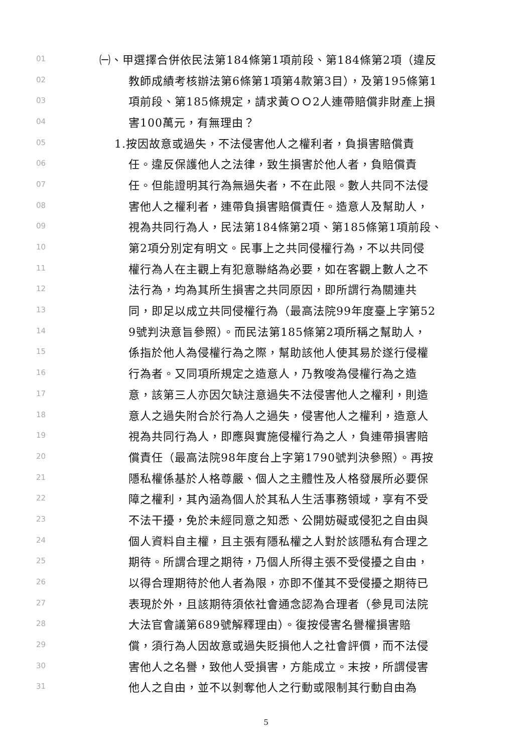01 ㈠、甲選擇合併依民法第184條第1項前段、第184條第2項（違反
02 教師成績考核辦法第6條第1項第4款第3目），及第195條第1
03 項前段、第185條規定，請求黃ＯＯ2人連帶賠償非財產上損
04 害100萬元，有無理由？
05 1.按因故意或過失，不法侵害他人之權利者，負損害賠償責
06 任。違反保護他人之法律，致生損害於他人者，負賠償責
07 任。但能證明其行為無過失者，不在此限。數人共同不法侵
08 害他人之權利者，連帶負損害賠償責任。造意人及幫助人，
09 視為共同行為人，民法第184條第2項、第185條第1項前段、
10 第2項分別定有明文。民事上之共同侵權行為，不以共同侵
11 權行為人在主觀上有犯意聯絡為必要，如在客觀上數人之不
12 法行為，均為其所生損害之共同原因，即所謂行為關連共
13 同，即足以成立共同侵權行為（最高法院99年度臺上字第52
14 9號判決意旨參照）。而民法第185條第2項所稱之幫助人，
15 係指於他人為侵權行為之際，幫助該他人使其易於遂行侵權
16 行為者。又同項所規定之造意人，乃教唆為侵權行為之造
17 意，該第三人亦因欠缺注意過失不法侵害他人之權利，則造
18 意人之過失附合於行為人之過失，侵害他人之權利，造意人
19 視為共同行為人，即應與實施侵權行為之人，負連帶損害賠
20 償責任（最高法院98年度台上字第1790號判決參照）。再按
21 隱私權係基於人格尊嚴、個人之主體性及人格發展所必要保
22 障之權利，其內涵為個人於其私人生活事務領域，享有不受
23 不法干擾，免於未經同意之知悉、公開妨礙或侵犯之自由與
24 個人資料自主權，且主張有隱私權之人對於該隱私有合理之
25 期待。所謂合理之期待，乃個人所得主張不受侵擾之自由，
26 以得合理期待於他人者為限，亦即不僅其不受侵擾之期待已
27 表現於外，且該期待須依社會通念認為合理者（參見司法院
28 大法官會議第689號解釋理由）。復按侵害名譽權損害賠
29 償，須行為人因故意或過失貶損他人之社會評價，而不法侵
30 害他人之名譽，致他人受損害，方能成立。末按，所謂侵害
31 他人之自由，並不以剝奪他人之行動或限制其行動自由為
5